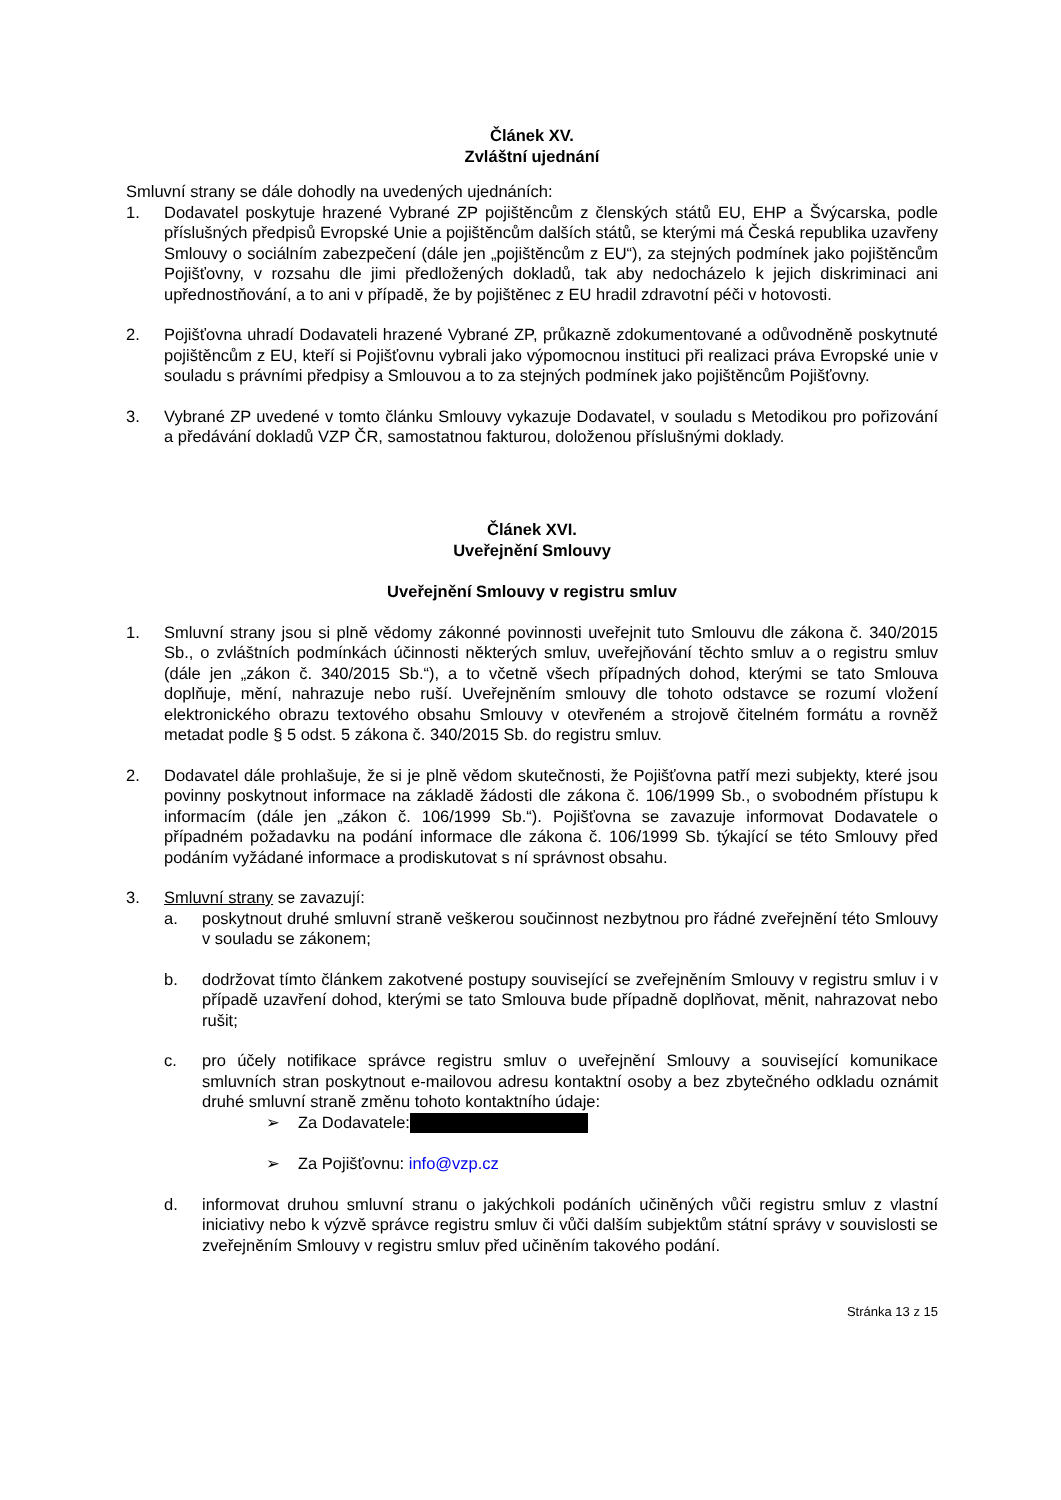Článek XV.
Zvláštní ujednání
Smluvní strany se dále dohodly na uvedených ujednáních:
1. Dodavatel poskytuje hrazené Vybrané ZP pojištěncům z členských států EU, EHP a Švýcarska, podle příslušných předpisů Evropské Unie a pojištěncům dalších států, se kterými má Česká republika uzavřeny Smlouvy o sociálním zabezpečení (dále jen „pojištěncům z EU“), za stejných podmínek jako pojištěncům Pojišťovny, v rozsahu dle jimi předložených dokladů, tak aby nedocházelo k jejich diskriminaci ani upřednostňování, a to ani v případě, že by pojištěnec z EU hradil zdravotní péči v hotovosti.
2. Pojišťovna uhradí Dodavateli hrazené Vybrané ZP, průkazně zdokumentované a odůvodněně poskytnuté pojištěncům z EU, kteří si Pojišťovnu vybrali jako výpomocnou instituci při realizaci práva Evropské unie v souladu s právními předpisy a Smlouvou a to za stejných podmínek jako pojištěncům Pojišťovny.
3. Vybrané ZP uvedené v tomto článku Smlouvy vykazuje Dodavatel, v souladu s Metodikou pro pořizování a předávání dokladů VZP ČR, samostatnou fakturou, doloženou příslušnými doklady.
Článek XVI.
Uveřejnění Smlouvy
Uveřejnění Smlouvy v registru smluv
1. Smluvní strany jsou si plně vědomy zákonné povinnosti uveřejnit tuto Smlouvu dle zákona č. 340/2015 Sb., o zvláštních podmínkách účinnosti některých smluv, uveřejňování těchto smluv a o registru smluv (dále jen „zákon č. 340/2015 Sb.“), a to včetně všech případných dohod, kterými se tato Smlouva doplňuje, mění, nahrazuje nebo ruší. Uveřejněním smlouvy dle tohoto odstavce se rozumí vložení elektronického obrazu textového obsahu Smlouvy v otevřeném a strojově čitelném formátu a rovněž metadat podle § 5 odst. 5 zákona č. 340/2015 Sb. do registru smluv.
2. Dodavatel dále prohlašuje, že si je plně vědom skutečnosti, že Pojišťovna patří mezi subjekty, které jsou povinny poskytnout informace na základě žádosti dle zákona č. 106/1999 Sb., o svobodném přístupu k informacím (dále jen „zákon č. 106/1999 Sb.“). Pojišťovna se zavazuje informovat Dodavatele o případném požadavku na podání informace dle zákona č. 106/1999 Sb. týkající se této Smlouvy před podáním vyžádané informace a prodiskutovat s ní správnost obsahu.
3. Smluvní strany se zavazují:
a. poskytnout druhé smluvní straně veškerou součinnost nezbytnou pro řádné zveřejnění této Smlouvy v souladu se zákonem;
b. dodržovat tímto článkem zakotvené postupy související se zveřejněním Smlouvy v registru smluv i v případě uzavření dohod, kterými se tato Smlouva bude případně doplňovat, měnit, nahrazovat nebo rušit;
c. pro účely notifikace správce registru smluv o uveřejnění Smlouvy a související komunikace smluvních stran poskytnout e-mailovou adresu kontaktní osoby a bez zbytečného odkladu oznámit druhé smluvní straně změnu tohoto kontaktního údaje:
➢ Za Dodavatele:
➢ Za Pojišťovnu: info@vzp.cz
d. informovat druhou smluvní stranu o jakýchkoli podáních učiněných vůči registru smluv z vlastní iniciativy nebo k výzvě správce registru smluv či vůči dalším subjektům státní správy v souvislosti se zveřejněním Smlouvy v registru smluv před učiněním takového podání.
Stránka 13 z 15